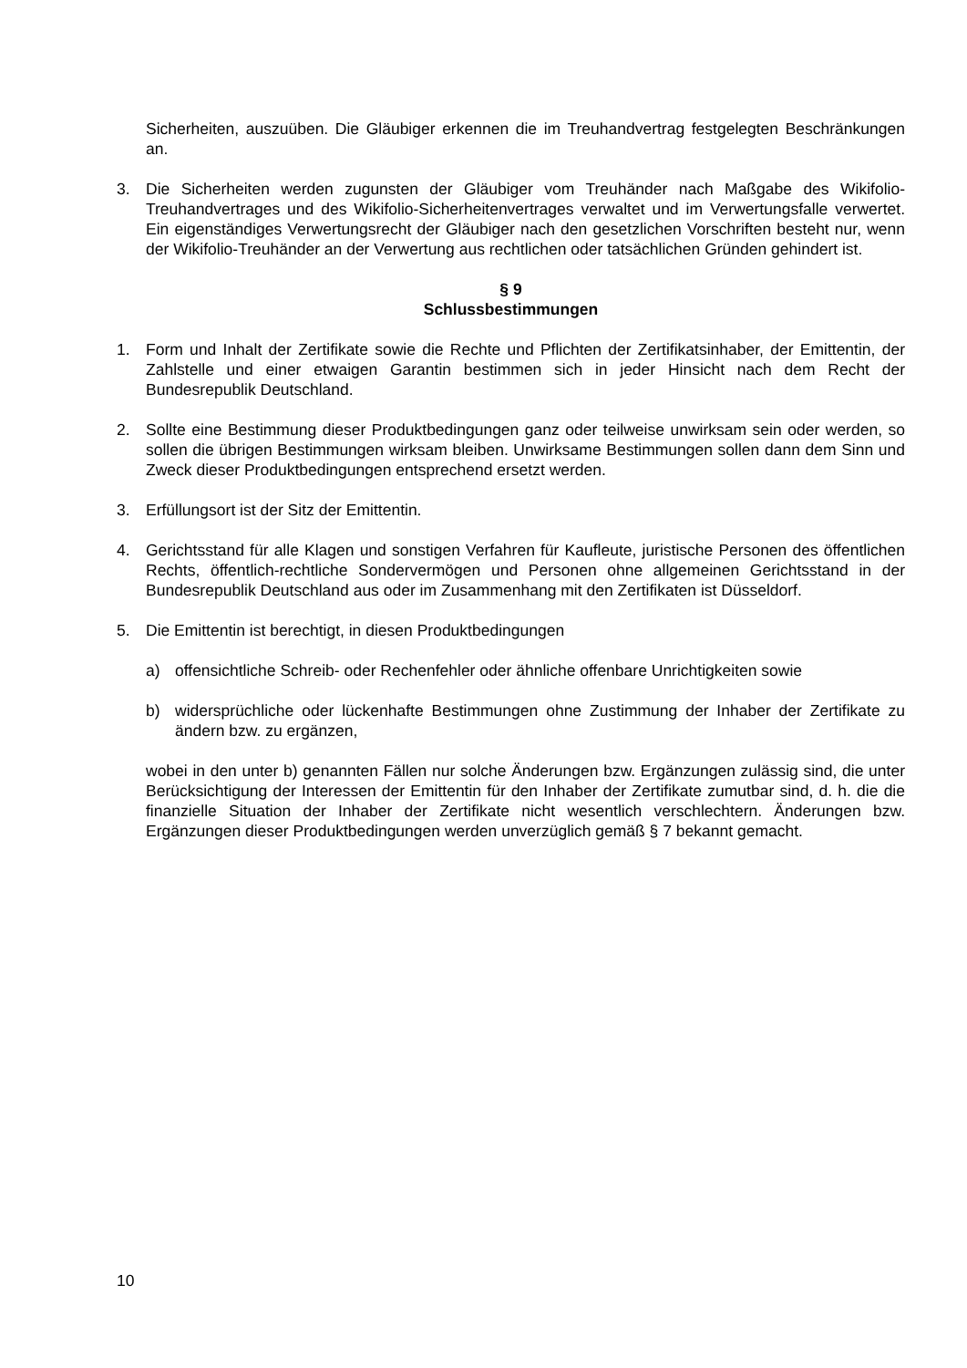Sicherheiten, auszuüben. Die Gläubiger erkennen die im Treuhandvertrag festgelegten Beschränkungen an.
3. Die Sicherheiten werden zugunsten der Gläubiger vom Treuhänder nach Maßgabe des Wikifolio-Treuhandvertrages und des Wikifolio-Sicherheitenvertrages verwaltet und im Verwertungsfalle verwertet. Ein eigenständiges Verwertungsrecht der Gläubiger nach den gesetzlichen Vorschriften besteht nur, wenn der Wikifolio-Treuhänder an der Verwertung aus rechtlichen oder tatsächlichen Gründen gehindert ist.
§ 9
Schlussbestimmungen
1. Form und Inhalt der Zertifikate sowie die Rechte und Pflichten der Zertifikatsinhaber, der Emittentin, der Zahlstelle und einer etwaigen Garantin bestimmen sich in jeder Hinsicht nach dem Recht der Bundesrepublik Deutschland.
2. Sollte eine Bestimmung dieser Produktbedingungen ganz oder teilweise unwirksam sein oder werden, so sollen die übrigen Bestimmungen wirksam bleiben. Unwirksame Bestimmungen sollen dann dem Sinn und Zweck dieser Produktbedingungen entsprechend ersetzt werden.
3. Erfüllungsort ist der Sitz der Emittentin.
4. Gerichtsstand für alle Klagen und sonstigen Verfahren für Kaufleute, juristische Personen des öffentlichen Rechts, öffentlich-rechtliche Sondervermögen und Personen ohne allgemeinen Gerichtsstand in der Bundesrepublik Deutschland aus oder im Zusammenhang mit den Zertifikaten ist Düsseldorf.
5. Die Emittentin ist berechtigt, in diesen Produktbedingungen
a) offensichtliche Schreib- oder Rechenfehler oder ähnliche offenbare Unrichtigkeiten sowie
b) widersprüchliche oder lückenhafte Bestimmungen ohne Zustimmung der Inhaber der Zertifikate zu ändern bzw. zu ergänzen,
wobei in den unter b) genannten Fällen nur solche Änderungen bzw. Ergänzungen zulässig sind, die unter Berücksichtigung der Interessen der Emittentin für den Inhaber der Zertifikate zumutbar sind, d. h. die die finanzielle Situation der Inhaber der Zertifikate nicht wesentlich verschlechtern. Änderungen bzw. Ergänzungen dieser Produktbedingungen werden unverzüglich gemäß § 7 bekannt gemacht.
10